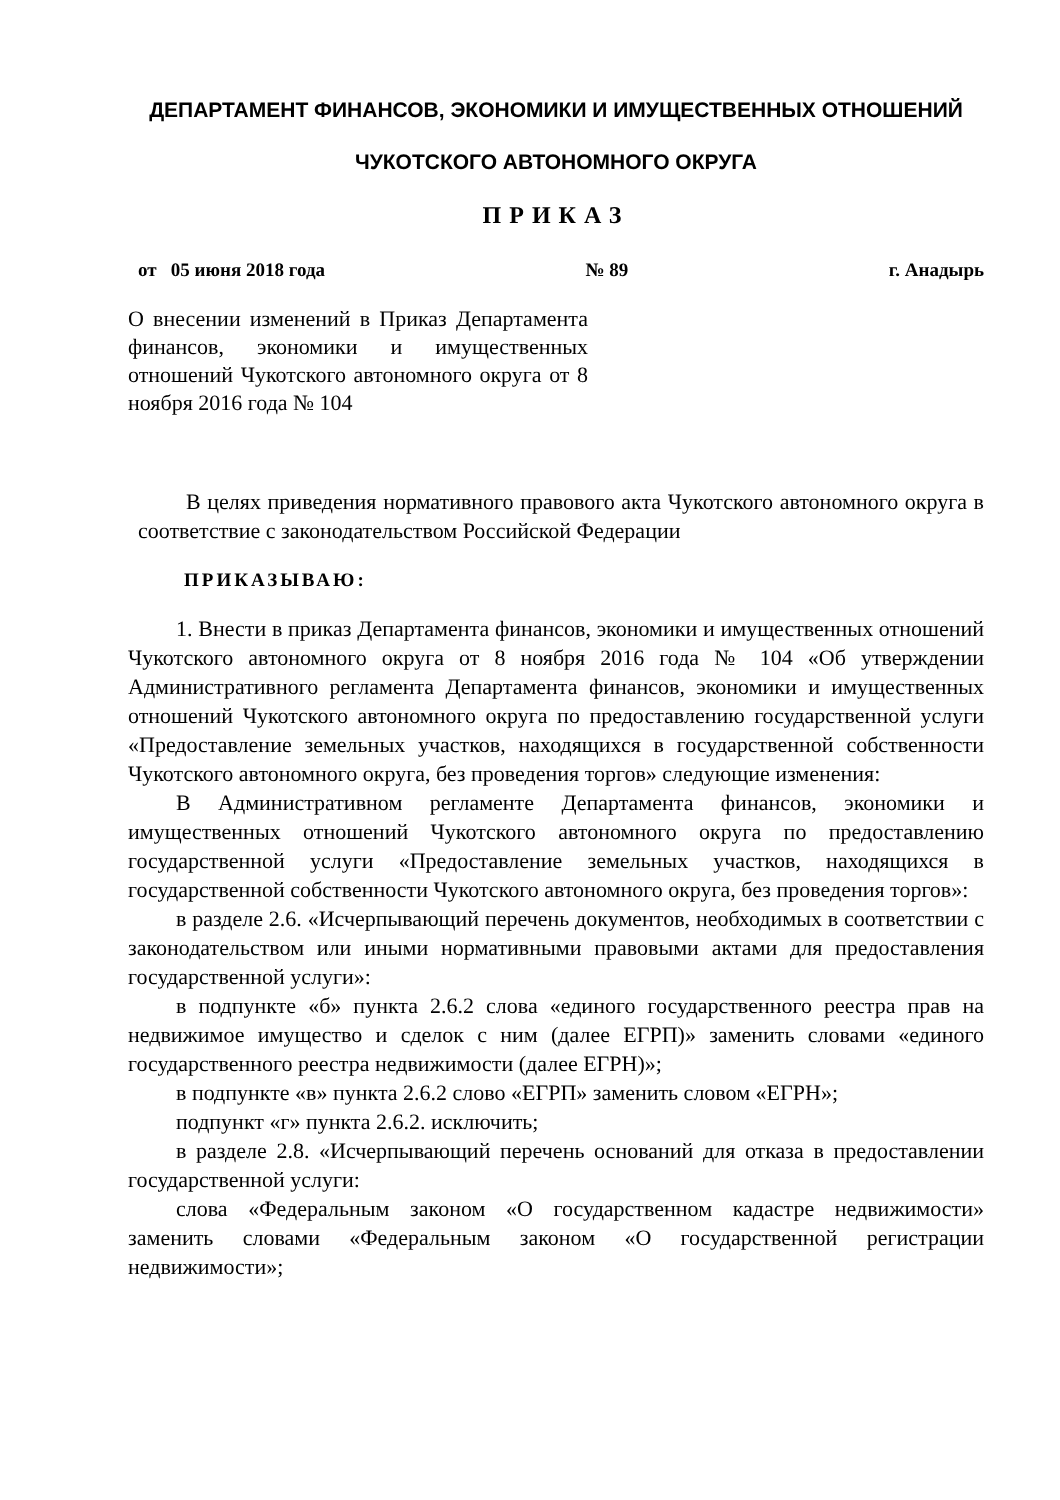ДЕПАРТАМЕНТ ФИНАНСОВ, ЭКОНОМИКИ И ИМУЩЕСТВЕННЫХ ОТНОШЕНИЙ
ЧУКОТСКОГО АВТОНОМНОГО ОКРУГА
ПРИКАЗ
от 05 июня 2018 года № 89 г. Анадырь
О внесении изменений в Приказ Департамента финансов, экономики и имущественных отношений Чукотского автономного округа от 8 ноября 2016 года № 104
В целях приведения нормативного правового акта Чукотского автономного округа в соответствие с законодательством Российской Федерации
ПРИКАЗЫВАЮ:
1. Внести в приказ Департамента финансов, экономики и имущественных отношений Чукотского автономного округа от 8 ноября 2016 года № 104 «Об утверждении Административного регламента Департамента финансов, экономики и имущественных отношений Чукотского автономного округа по предоставлению государственной услуги «Предоставление земельных участков, находящихся в государственной собственности Чукотского автономного округа, без проведения торгов» следующие изменения:
В Административном регламенте Департамента финансов, экономики и имущественных отношений Чукотского автономного округа по предоставлению государственной услуги «Предоставление земельных участков, находящихся в государственной собственности Чукотского автономного округа, без проведения торгов»:
в разделе 2.6. «Исчерпывающий перечень документов, необходимых в соответствии с законодательством или иными нормативными правовыми актами для предоставления государственной услуги»:
в подпункте «б» пункта 2.6.2 слова «единого государственного реестра прав на недвижимое имущество и сделок с ним (далее ЕГРП)» заменить словами «единого государственного реестра недвижимости (далее ЕГРН)»;
в подпункте «в» пункта 2.6.2 слово «ЕГРП» заменить словом «ЕГРН»;
подпункт «г» пункта 2.6.2. исключить;
в разделе 2.8. «Исчерпывающий перечень оснований для отказа в предоставлении государственной услуги:
слова «Федеральным законом «О государственном кадастре недвижимости» заменить словами «Федеральным законом «О государственной регистрации недвижимости»;